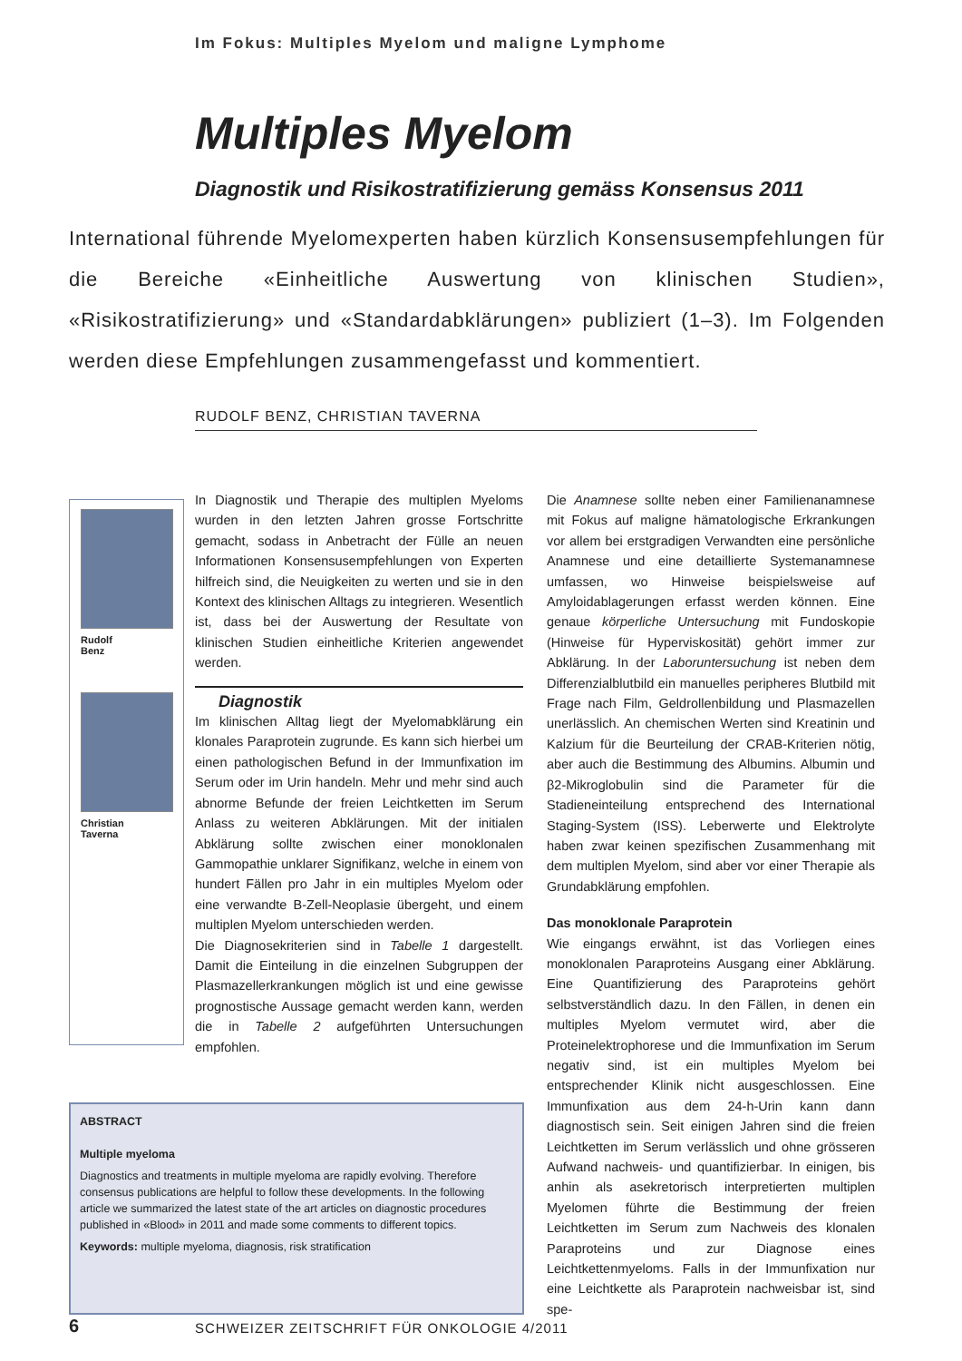Im Fokus: Multiples Myelom und maligne Lymphome
Multiples Myelom
Diagnostik und Risikostratifizierung gemäss Konsensus 2011
International führende Myelomexperten haben kürzlich Konsensusempfehlungen für die Bereiche «Einheitliche Auswertung von klinischen Studien», «Risikostratifizierung» und «Standardabklärungen» publiziert (1–3). Im Folgenden werden diese Empfehlungen zusammengefasst und kommentiert.
RUDOLF BENZ, CHRISTIAN TAVERNA
Rudolf
Benz
Christian
Taverna
In Diagnostik und Therapie des multiplen Myeloms wurden in den letzten Jahren grosse Fortschritte gemacht, sodass in Anbetracht der Fülle an neuen Informationen Konsensusempfehlungen von Experten hilfreich sind, die Neuigkeiten zu werten und sie in den Kontext des klinischen Alltags zu integrieren. Wesentlich ist, dass bei der Auswertung der Resultate von klinischen Studien einheitliche Kriterien angewendet werden.
Diagnostik
Im klinischen Alltag liegt der Myelomabklärung ein klonales Paraprotein zugrunde. Es kann sich hierbei um einen pathologischen Befund in der Immunfixation im Serum oder im Urin handeln. Mehr und mehr sind auch abnorme Befunde der freien Leichtketten im Serum Anlass zu weiteren Abklärungen. Mit der initialen Abklärung sollte zwischen einer monoklonalen Gammopathie unklarer Signifikanz, welche in einem von hundert Fällen pro Jahr in ein multiples Myelom oder eine verwandte B-Zell-Neoplasie übergeht, und einem multiplen Myelom unterschieden werden.
Die Diagnosekriterien sind in Tabelle 1 dargestellt. Damit die Einteilung in die einzelnen Subgruppen der Plasmazellerkrankungen möglich ist und eine gewisse prognostische Aussage gemacht werden kann, werden die in Tabelle 2 aufgeführten Untersuchungen empfohlen.
ABSTRACT
Multiple myeloma
Diagnostics and treatments in multiple myeloma are rapidly evolving. Therefore consensus publications are helpful to follow these developments. In the following article we summarized the latest state of the art articles on diagnostic procedures published in «Blood» in 2011 and made some comments to different topics.
Keywords: multiple myeloma, diagnosis, risk stratification
Die Anamnese sollte neben einer Familienanamnese mit Fokus auf maligne hämatologische Erkrankungen vor allem bei erstgradigen Verwandten eine persönliche Anamnese und eine detaillierte Systemanamnese umfassen, wo Hinweise beispielsweise auf Amyloidablagerungen erfasst werden können. Eine genaue körperliche Untersuchung mit Fundoskopie (Hinweise für Hyperviskosität) gehört immer zur Abklärung. In der Laboruntersuchung ist neben dem Differenzialblutbild ein manuelles peripheres Blutbild mit Frage nach Film, Geldrollenbildung und Plasmazellen unerlässlich. An chemischen Werten sind Kreatinin und Kalzium für die Beurteilung der CRAB-Kriterien nötig, aber auch die Bestimmung des Albumins. Albumin und β2-Mikroglobulin sind die Parameter für die Stadieneinteilung entsprechend des International Staging-System (ISS). Leberwerte und Elektrolyte haben zwar keinen spezifischen Zusammenhang mit dem multiplen Myelom, sind aber vor einer Therapie als Grundabklärung empfohlen.
Das monoklonale Paraprotein
Wie eingangs erwähnt, ist das Vorliegen eines monoklonalen Paraproteins Ausgang einer Abklärung. Eine Quantifizierung des Paraproteins gehört selbstverständlich dazu. In den Fällen, in denen ein multiples Myelom vermutet wird, aber die Proteinelektrophorese und die Immunfixation im Serum negativ sind, ist ein multiples Myelom bei entsprechender Klinik nicht ausgeschlossen. Eine Immunfixation aus dem 24-h-Urin kann dann diagnostisch sein. Seit einigen Jahren sind die freien Leichtketten im Serum verlässlich und ohne grösseren Aufwand nachweis- und quantifizierbar. In einigen, bis anhin als asekretorisch interpretierten multiplen Myelomen führte die Bestimmung der freien Leichtketten im Serum zum Nachweis des klonalen Paraproteins und zur Diagnose eines Leichtkettenmyeloms. Falls in der Immunfixation nur eine Leichtkette als Paraprotein nachweisbar ist, sind spe-
6
SCHWEIZER ZEITSCHRIFT FÜR ONKOLOGIE 4/2011